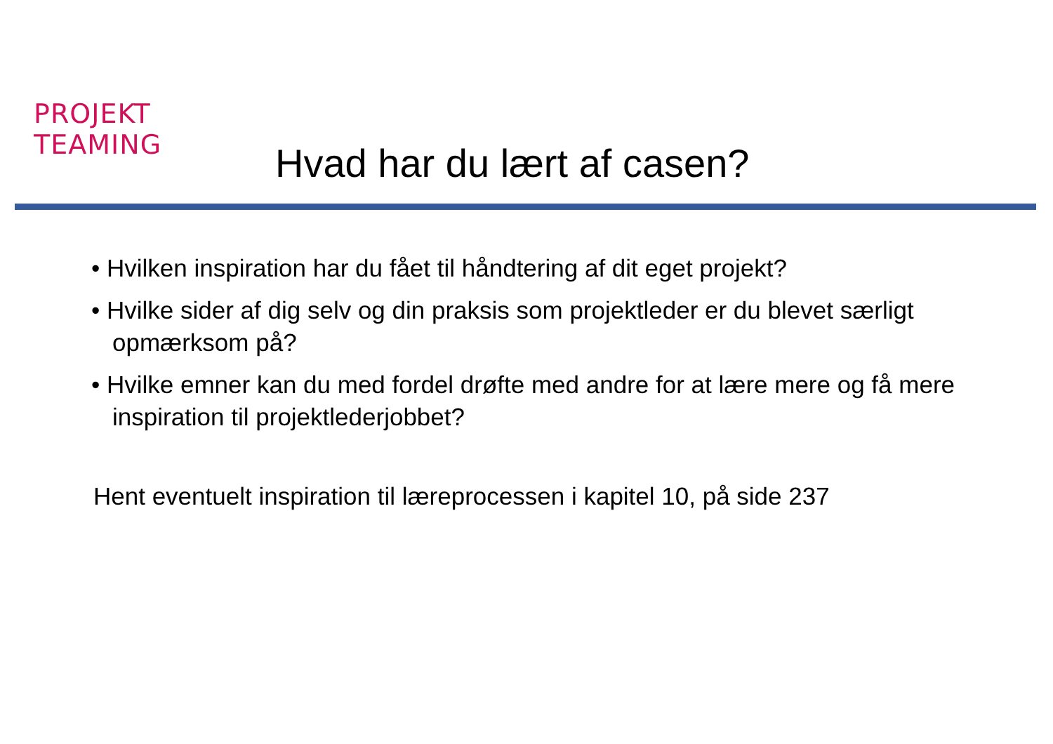PROJEKT
TEAMING
Hvad har du lært af casen?
• Hvilken inspiration har du fået til håndtering af dit eget projekt?
• Hvilke sider af dig selv og din praksis som projektleder er du blevet særligt opmærksom på?
• Hvilke emner kan du med fordel drøfte med andre for at lære mere og få mere inspiration til projektlederjobbet?
Hent eventuelt inspiration til læreprocessen i kapitel 10, på side 237